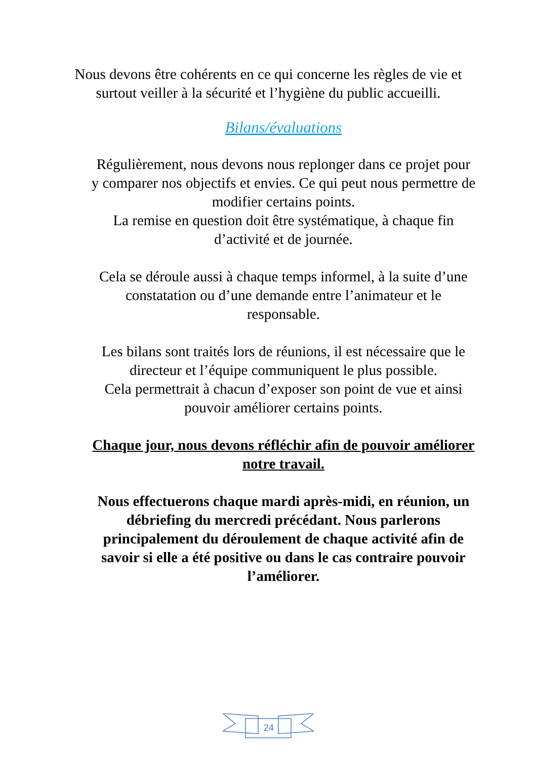Nous devons être cohérents en ce qui concerne les règles de vie et surtout veiller à la sécurité et l’hygiène du public accueilli.
Bilans/évaluations
Régulièrement, nous devons nous replonger dans ce projet pour y comparer nos objectifs et envies. Ce qui peut nous permettre de modifier certains points.
La remise en question doit être systématique, à chaque fin d’activité et de journée.
Cela se déroule aussi à chaque temps informel, à la suite d’une constatation ou d’une demande entre l’animateur et le responsable.
Les bilans sont traités lors de réunions, il est nécessaire que le directeur et l’équipe communiquent le plus possible.
Cela permettrait à chacun d’exposer son point de vue et ainsi pouvoir améliorer certains points.
Chaque jour, nous devons réfléchir afin de pouvoir améliorer notre travail.
Nous effectuerons chaque mardi après-midi, en réunion, un débriefing du mercredi précédant. Nous parlerons principalement du déroulement de chaque activité afin de savoir si elle a été positive ou dans le cas contraire pouvoir l’améliorer.
24